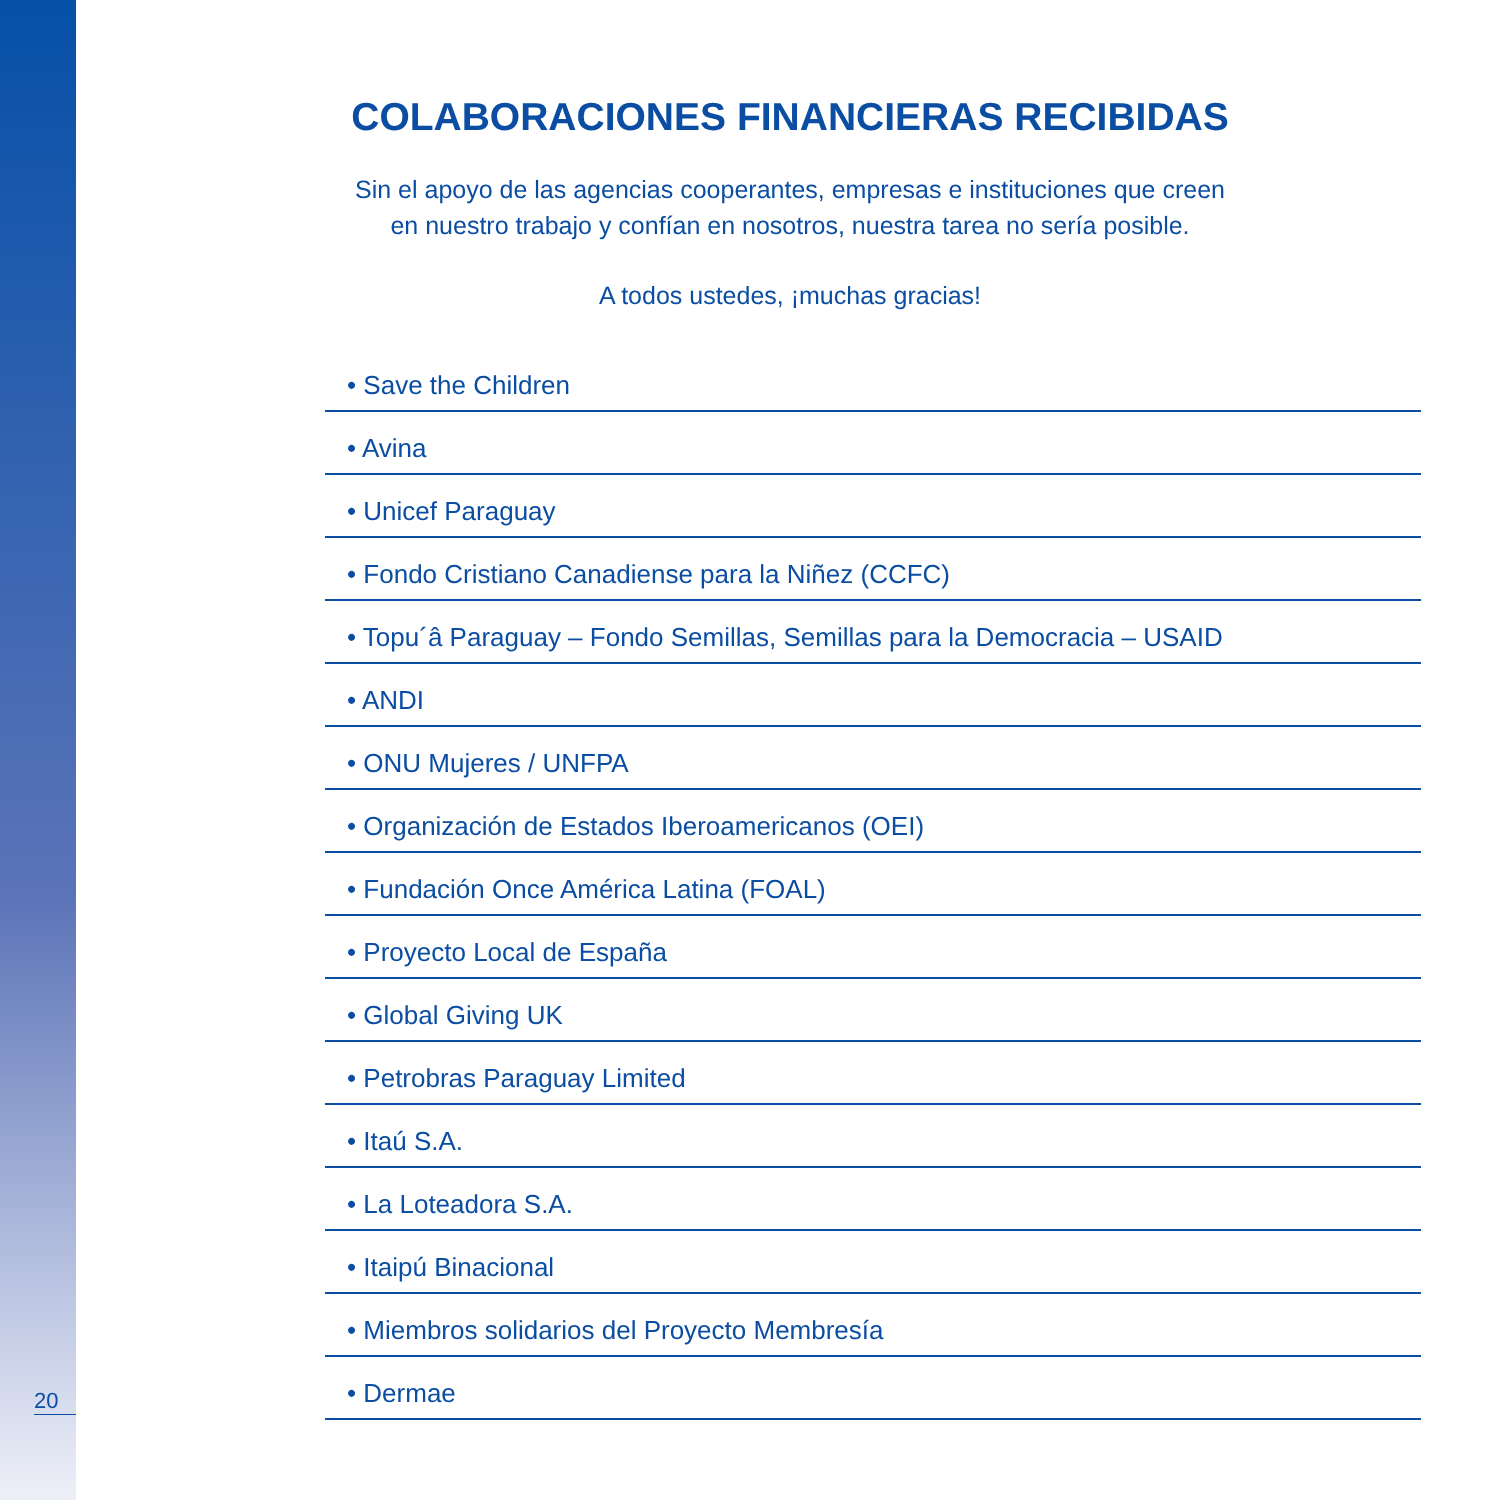COLABORACIONES FINANCIERAS RECIBIDAS
Sin el apoyo de las agencias cooperantes, empresas e instituciones que creen
en nuestro trabajo y confían en nosotros, nuestra tarea no sería posible.
A todos ustedes, ¡muchas gracias!
• Save the Children
• Avina
• Unicef Paraguay
• Fondo Cristiano Canadiense para la Niñez (CCFC)
• Topu´â Paraguay – Fondo Semillas, Semillas para la Democracia – USAID
• ANDI
• ONU Mujeres / UNFPA
• Organización de Estados Iberoamericanos (OEI)
• Fundación Once América Latina (FOAL)
• Proyecto Local de España
• Global Giving UK
• Petrobras Paraguay Limited
• Itaú S.A.
• La Loteadora S.A.
• Itaipú Binacional
• Miembros solidarios del Proyecto Membresía
• Dermae
20